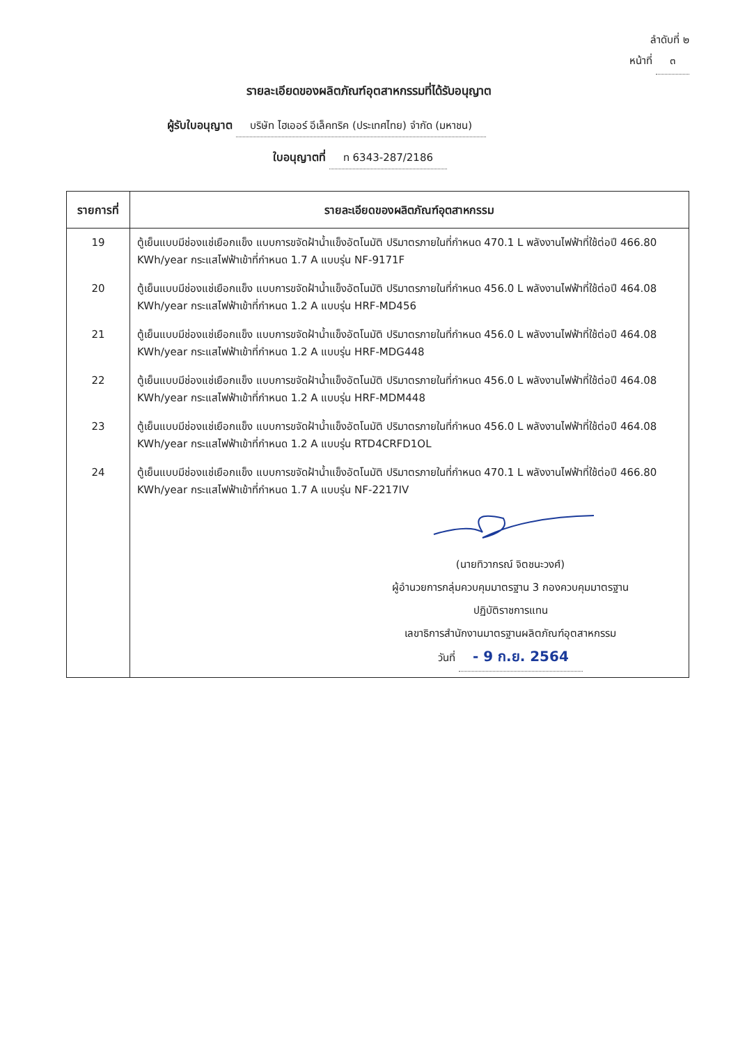ลำดับที่ ๒
หน้าที่ ๓
รายละเอียดของผลิตภัณฑ์อุตสาหกรรมที่ได้รับอนุญาต
ผู้รับใบอนุญาต บริษัท ไฮเออร์ อีเล็คทริค (ประเทศไทย) จำกัด (มหาชน)
ใบอนุญาตที่ ท 6343-287/2186
| รายการที่ | รายละเอียดของผลิตภัณฑ์อุตสาหกรรม |
| --- | --- |
| 19 | ตู้เย็นแบบมีช่องแช่เยือกแข็ง แบบการขจัดฝ้าน้ำแข็งอัตโนมัติ ปริมาตรภายในที่กำหนด 470.1 L พลังงานไฟฟ้าที่ใช้ต่อปี 466.80 KWh/year กระแสไฟฟ้าเข้าที่กำหนด 1.7 A แบบรุ่น NF-9171F |
| 20 | ตู้เย็นแบบมีช่องแช่เยือกแข็ง แบบการขจัดฝ้าน้ำแข็งอัตโนมัติ ปริมาตรภายในที่กำหนด 456.0 L พลังงานไฟฟ้าที่ใช้ต่อปี 464.08 KWh/year กระแสไฟฟ้าเข้าที่กำหนด 1.2 A แบบรุ่น HRF-MD456 |
| 21 | ตู้เย็นแบบมีช่องแช่เยือกแข็ง แบบการขจัดฝ้าน้ำแข็งอัตโนมัติ ปริมาตรภายในที่กำหนด 456.0 L พลังงานไฟฟ้าที่ใช้ต่อปี 464.08 KWh/year กระแสไฟฟ้าเข้าที่กำหนด 1.2 A แบบรุ่น HRF-MDG448 |
| 22 | ตู้เย็นแบบมีช่องแช่เยือกแข็ง แบบการขจัดฝ้าน้ำแข็งอัตโนมัติ ปริมาตรภายในที่กำหนด 456.0 L พลังงานไฟฟ้าที่ใช้ต่อปี 464.08 KWh/year กระแสไฟฟ้าเข้าที่กำหนด 1.2 A แบบรุ่น HRF-MDM448 |
| 23 | ตู้เย็นแบบมีช่องแช่เยือกแข็ง แบบการขจัดฝ้าน้ำแข็งอัตโนมัติ ปริมาตรภายในที่กำหนด 456.0 L พลังงานไฟฟ้าที่ใช้ต่อปี 464.08 KWh/year กระแสไฟฟ้าเข้าที่กำหนด 1.2 A แบบรุ่น RTD4CRFD1OL |
| 24 | ตู้เย็นแบบมีช่องแช่เยือกแข็ง แบบการขจัดฝ้าน้ำแข็งอัตโนมัติ ปริมาตรภายในที่กำหนด 470.1 L พลังงานไฟฟ้าที่ใช้ต่อปี 466.80 KWh/year กระแสไฟฟ้าเข้าที่กำหนด 1.7 A แบบรุ่น NF-2217IV |
| | (นายทิวากรณ์ จิตชนะวงศ์) ผู้อำนวยการกลุ่มควบคุมมาตรฐาน 3 กองควบคุมมาตรฐาน ปฏิบัติราชการแทน เลขาธิการสำนักงานมาตรฐานผลิตภัณฑ์อุตสาหกรรม วันที่ - 9 ก.ย. 2564 |